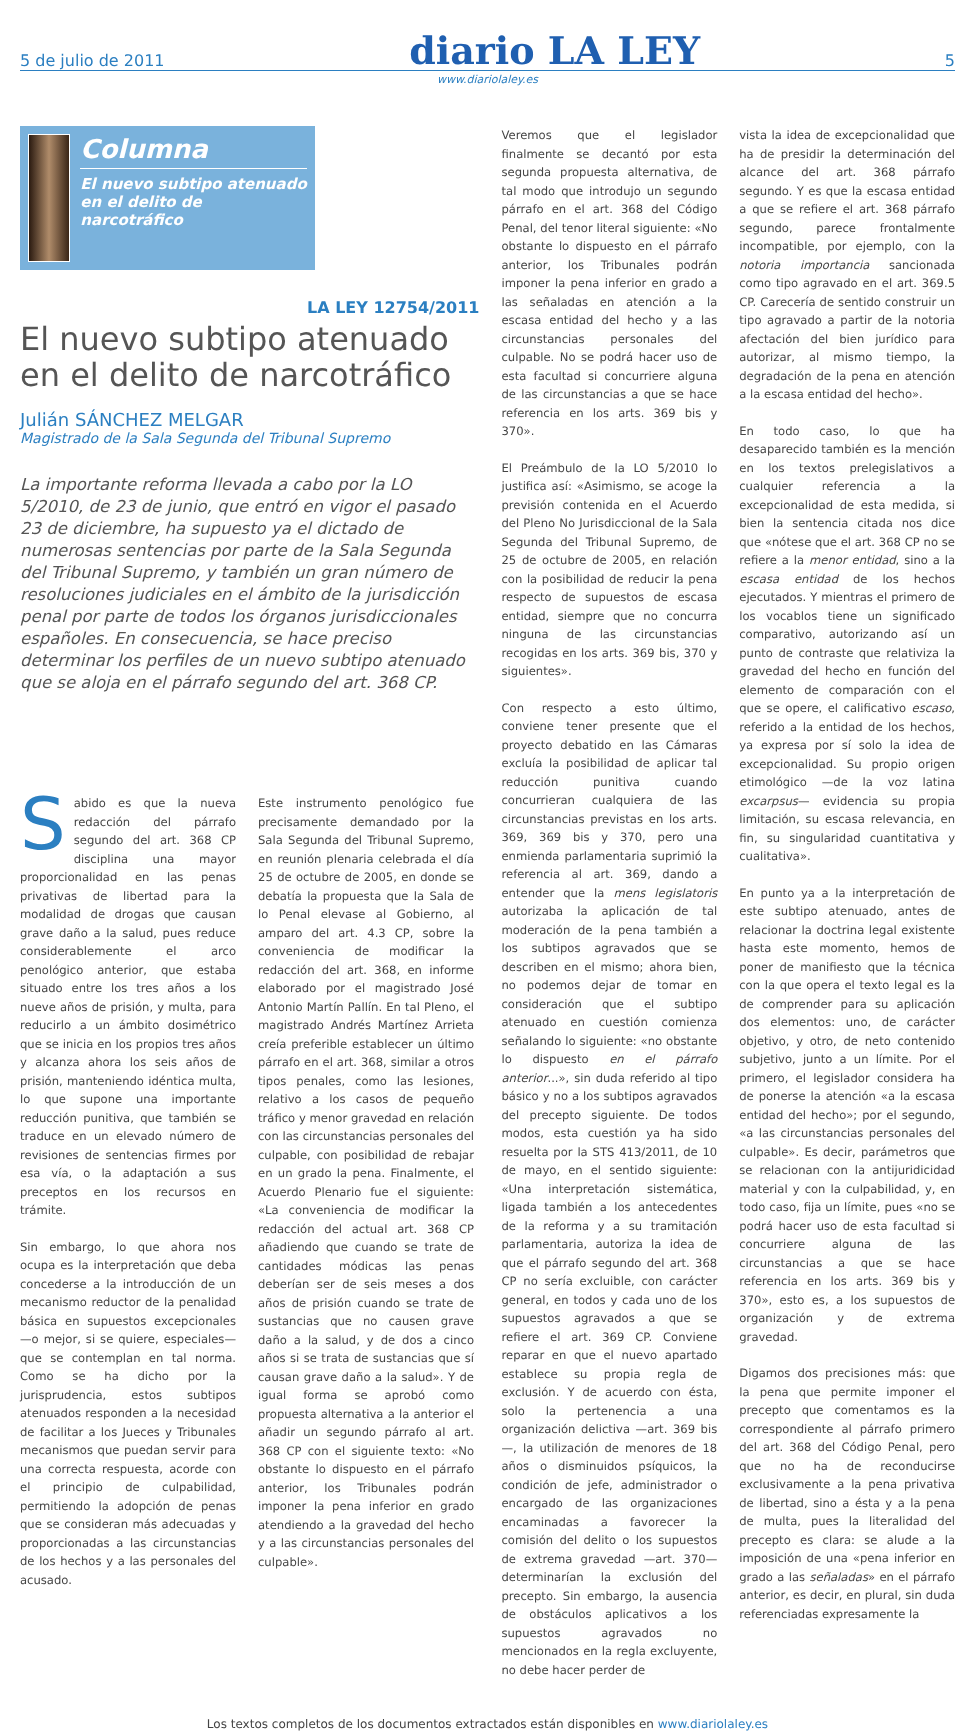5 de julio de 2011
diario LA LEY
5
www.diariolaley.es
Columna
El nuevo subtipo atenuado en el delito de narcotráfico
LA LEY 12754/2011
El nuevo subtipo atenuado en el delito de narcotráfico
Julián SÁNCHEZ MELGAR
Magistrado de la Sala Segunda del Tribunal Supremo
La importante reforma llevada a cabo por la LO 5/2010, de 23 de junio, que entró en vigor el pasado 23 de diciembre, ha supuesto ya el dictado de numerosas sentencias por parte de la Sala Segunda del Tribunal Supremo, y también un gran número de resoluciones judiciales en el ámbito de la jurisdicción penal por parte de todos los órganos jurisdiccionales españoles. En consecuencia, se hace preciso determinar los perfiles de un nuevo subtipo atenuado que se aloja en el párrafo segundo del art. 368 CP.
Sabido es que la nueva redacción del párrafo segundo del art. 368 CP disciplina una mayor proporcionalidad en las penas privativas de libertad para la modalidad de drogas que causan grave daño a la salud, pues reduce considerablemente el arco penológico anterior, que estaba situado entre los tres años a los nueve años de prisión, y multa, para reducirlo a un ámbito dosimétrico que se inicia en los propios tres años y alcanza ahora los seis años de prisión, manteniendo idéntica multa, lo que supone una importante reducción punitiva, que también se traduce en un elevado número de revisiones de sentencias firmes por esa vía, o la adaptación a sus preceptos en los recursos en trámite.
Sin embargo, lo que ahora nos ocupa es la interpretación que deba concederse a la introducción de un mecanismo reductor de la penalidad básica en supuestos excepcionales —o mejor, si se quiere, especiales— que se contemplan en tal norma. Como se ha dicho por la jurisprudencia, estos subtipos atenuados responden a la necesidad de facilitar a los Jueces y Tribunales mecanismos que puedan servir para una correcta respuesta, acorde con el principio de culpabilidad, permitiendo la adopción de penas que se consideran más adecuadas y proporcionadas a las circunstancias de los hechos y a las personales del acusado.
Este instrumento penológico fue precisamente demandado por la Sala Segunda del Tribunal Supremo, en reunión plenaria celebrada el día 25 de octubre de 2005, en donde se debatía la propuesta que la Sala de lo Penal elevase al Gobierno, al amparo del art. 4.3 CP, sobre la conveniencia de modificar la redacción del art. 368, en informe elaborado por el magistrado José Antonio Martín Pallín. En tal Pleno, el magistrado Andrés Martínez Arrieta creía preferible establecer un último párrafo en el art. 368, similar a otros tipos penales, como las lesiones, relativo a los casos de pequeño tráfico y menor gravedad en relación con las circunstancias personales del culpable, con posibilidad de rebajar en un grado la pena. Finalmente, el Acuerdo Plenario fue el siguiente: «La conveniencia de modificar la redacción del actual art. 368 CP añadiendo que cuando se trate de cantidades módicas las penas deberían ser de seis meses a dos años de prisión cuando se trate de sustancias que no causen grave daño a la salud, y de dos a cinco años si se trata de sustancias que sí causan grave daño a la salud». Y de igual forma se aprobó como propuesta alternativa a la anterior el añadir un segundo párrafo al art. 368 CP con el siguiente texto: «No obstante lo dispuesto en el párrafo anterior, los Tribunales podrán imponer la pena inferior en grado atendiendo a la gravedad del hecho y a las circunstancias personales del culpable».
Veremos que el legislador finalmente se decantó por esta segunda propuesta alternativa, de tal modo que introdujo un segundo párrafo en el art. 368 del Código Penal, del tenor literal siguiente: «No obstante lo dispuesto en el párrafo anterior, los Tribunales podrán imponer la pena inferior en grado a las señaladas en atención a la escasa entidad del hecho y a las circunstancias personales del culpable. No se podrá hacer uso de esta facultad si concurriere alguna de las circunstancias a que se hace referencia en los arts. 369 bis y 370».
El Preámbulo de la LO 5/2010 lo justifica así: «Asimismo, se acoge la previsión contenida en el Acuerdo del Pleno No Jurisdiccional de la Sala Segunda del Tribunal Supremo, de 25 de octubre de 2005, en relación con la posibilidad de reducir la pena respecto de supuestos de escasa entidad, siempre que no concurra ninguna de las circunstancias recogidas en los arts. 369 bis, 370 y siguientes».
Con respecto a esto último, conviene tener presente que el proyecto debatido en las Cámaras excluía la posibilidad de aplicar tal reducción punitiva cuando concurrieran cualquiera de las circunstancias previstas en los arts. 369, 369 bis y 370, pero una enmienda parlamentaria suprimió la referencia al art. 369, dando a entender que la mens legislatoris autorizaba la aplicación de tal moderación de la pena también a los subtipos agravados que se describen en el mismo; ahora bien, no podemos dejar de tomar en consideración que el subtipo atenuado en cuestión comienza señalando lo siguiente: «no obstante lo dispuesto en el párrafo anterior...», sin duda referido al tipo básico y no a los subtipos agravados del precepto siguiente. De todos modos, esta cuestión ya ha sido resuelta por la STS 413/2011, de 10 de mayo, en el sentido siguiente: «Una interpretación sistemática, ligada también a los antecedentes de la reforma y a su tramitación parlamentaria, autoriza la idea de que el párrafo segundo del art. 368 CP no sería excluible, con carácter general, en todos y cada uno de los supuestos agravados a que se refiere el art. 369 CP. Conviene reparar en que el nuevo apartado establece su propia regla de exclusión. Y de acuerdo con ésta, solo la pertenencia a una organización delictiva —art. 369 bis—, la utilización de menores de 18 años o disminuidos psíquicos, la condición de jefe, administrador o encargado de las organizaciones encaminadas a favorecer la comisión del delito o los supuestos de extrema gravedad —art. 370— determinarían la exclusión del precepto. Sin embargo, la ausencia de obstáculos aplicativos a los supuestos agravados no mencionados en la regla excluyente, no debe hacer perder de
vista la idea de excepcionalidad que ha de presidir la determinación del alcance del art. 368 párrafo segundo. Y es que la escasa entidad a que se refiere el art. 368 párrafo segundo, parece frontalmente incompatible, por ejemplo, con la notoria importancia sancionada como tipo agravado en el art. 369.5 CP. Carecería de sentido construir un tipo agravado a partir de la notoria afectación del bien jurídico para autorizar, al mismo tiempo, la degradación de la pena en atención a la escasa entidad del hecho».
En todo caso, lo que ha desaparecido también es la mención en los textos prelegislativos a cualquier referencia a la excepcionalidad de esta medida, si bien la sentencia citada nos dice que «nótese que el art. 368 CP no se refiere a la menor entidad, sino a la escasa entidad de los hechos ejecutados. Y mientras el primero de los vocablos tiene un significado comparativo, autorizando así un punto de contraste que relativiza la gravedad del hecho en función del elemento de comparación con el que se opere, el calificativo escaso, referido a la entidad de los hechos, ya expresa por sí solo la idea de excepcionalidad. Su propio origen etimológico —de la voz latina excarpsus— evidencia su propia limitación, su escasa relevancia, en fin, su singularidad cuantitativa y cualitativa».
En punto ya a la interpretación de este subtipo atenuado, antes de relacionar la doctrina legal existente hasta este momento, hemos de poner de manifiesto que la técnica con la que opera el texto legal es la de comprender para su aplicación dos elementos: uno, de carácter objetivo, y otro, de neto contenido subjetivo, junto a un límite. Por el primero, el legislador considera ha de ponerse la atención «a la escasa entidad del hecho»; por el segundo, «a las circunstancias personales del culpable». Es decir, parámetros que se relacionan con la antijuridicidad material y con la culpabilidad, y, en todo caso, fija un límite, pues «no se podrá hacer uso de esta facultad si concurriere alguna de las circunstancias a que se hace referencia en los arts. 369 bis y 370», esto es, a los supuestos de organización y de extrema gravedad.
Digamos dos precisiones más: que la pena que permite imponer el precepto que comentamos es la correspondiente al párrafo primero del art. 368 del Código Penal, pero que no ha de reconducirse exclusivamente a la pena privativa de libertad, sino a ésta y a la pena de multa, pues la literalidad del precepto es clara: se alude a la imposición de una «pena inferior en grado a las señaladas» en el párrafo anterior, es decir, en plural, sin duda referenciadas expresamente la
Los textos completos de los documentos extractados están disponibles en www.diariolaley.es